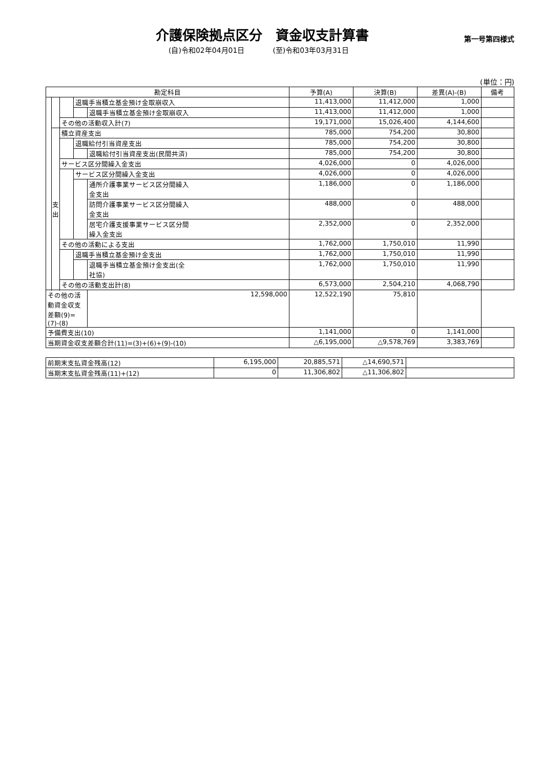介護保険拠点区分　資金収支計算書
第一号第四様式
(自)令和02年04月01日 (至)令和03年03月31日
(単位：円)
| 勘定科目 | | | | | 予算(A) | 決算(B) | 差異(A)-(B) | 備考 |
| --- | --- | --- | --- | --- | --- | --- | --- | --- |
| | | | 退職手当積立基金預け金取崩収入 | | 11,413,000 | 11,412,000 | 1,000 | |
| | | | | 退職手当積立基金預け金取崩収入 | 11,413,000 | 11,412,000 | 1,000 | |
| | | その他の活動収入計(7) | | | 19,171,000 | 15,026,400 | 4,144,600 | |
| | 支 出 | 積立資産支出 | | | 785,000 | 754,200 | 30,800 | |
| | | | 退職給付引当資産支出 | | 785,000 | 754,200 | 30,800 | |
| | | | | 退職給付引当資産支出(民間共済) | 785,000 | 754,200 | 30,800 | |
| | | サービス区分間繰入金支出 | | | 4,026,000 | 0 | 4,026,000 | |
| | | | サービス区分間繰入金支出 | | 4,026,000 | 0 | 4,026,000 | |
| | | | | 通所介護事業サービス区分間繰入 金支出 | 1,186,000 | 0 | 1,186,000 | |
| | | | | 訪問介護事業サービス区分間繰入 金支出 | 488,000 | 0 | 488,000 | |
| | | | | 居宅介護支援事業サービス区分間 繰入金支出 | 2,352,000 | 0 | 2,352,000 | |
| | | その他の活動による支出 | | | 1,762,000 | 1,750,010 | 11,990 | |
| | | | 退職手当積立基金預け金支出 | | 1,762,000 | 1,750,010 | 11,990 | |
| | | | | 退職手当積立基金預け金支出(全 社協) | 1,762,000 | 1,750,010 | 11,990 | |
| | | その他の活動支出計(8) | | | 6,573,000 | 2,504,210 | 4,068,790 | |
| その他の活動資金収支差額(9)=(7)-(8) | | | | 12,598,000 | 12,522,190 | 75,810 | | |
| 予備費支出(10) | | | | | 1,141,000 | 0 | 1,141,000 | |
| 当期資金収支差額合計(11)=(3)+(6)+(9)-(10) | | | | | △6,195,000 | △9,578,769 | 3,383,769 | |
| 前期末支払資金残高(12) | 6,195,000 | 20,885,571 | △14,690,571 | |
| 当期末支払資金残高(11)+(12) | 0 | 11,306,802 | △11,306,802 | |